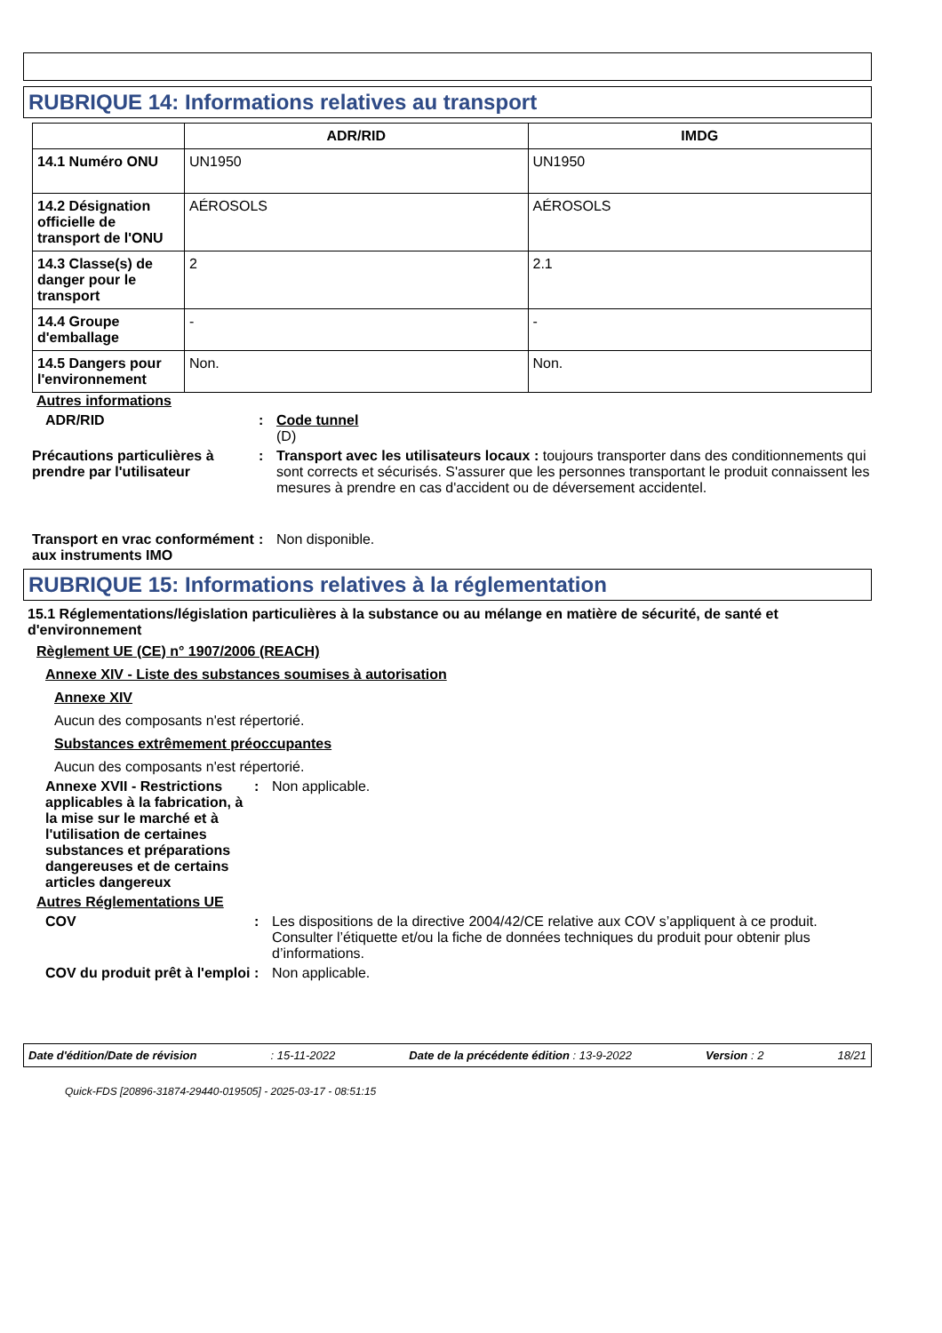RUBRIQUE 14: Informations relatives au transport
| | ADR/RID | IMDG |
| --- | --- | --- |
| 14.1 Numéro ONU | UN1950 | UN1950 |
| 14.2 Désignation officielle de transport de l'ONU | AÉROSOLS | AÉROSOLS |
| 14.3 Classe(s) de danger pour le transport | 2 | 2.1 |
| 14.4 Groupe d'emballage | - | - |
| 14.5 Dangers pour l'environnement | Non. | Non. |
Autres informations
ADR/RID : Code tunnel
(D)
Précautions particulières à prendre par l'utilisateur
: Transport avec les utilisateurs locaux : toujours transporter dans des conditionnements qui sont corrects et sécurisés. S'assurer que les personnes transportant le produit connaissent les mesures à prendre en cas d'accident ou de déversement accidentel.
Transport en vrac conformément aux instruments IMO
: Non disponible.
RUBRIQUE 15: Informations relatives à la réglementation
15.1 Réglementations/législation particulières à la substance ou au mélange en matière de sécurité, de santé et d'environnement
Règlement UE (CE) n° 1907/2006 (REACH)
Annexe XIV - Liste des substances soumises à autorisation
Annexe XIV
Aucun des composants n'est répertorié.
Substances extrêmement préoccupantes
Aucun des composants n'est répertorié.
Annexe XVII - Restrictions applicables à la fabrication, à la mise sur le marché et à l'utilisation de certaines substances et préparations dangereuses et de certains articles dangereux
: Non applicable.
Autres Réglementations UE
COV : Les dispositions de la directive 2004/42/CE relative aux COV s’appliquent à ce produit. Consulter l’étiquette et/ou la fiche de données techniques du produit pour obtenir plus d’informations.
COV du produit prêt à l'emploi
: Non applicable.
Date d'édition/Date de révision: 15-11-2022 Date de la précédente édition : 13-9-2022 Version : 2 18/21
Quick-FDS [20896-31874-29440-019505] - 2025-03-17 - 08:51:15